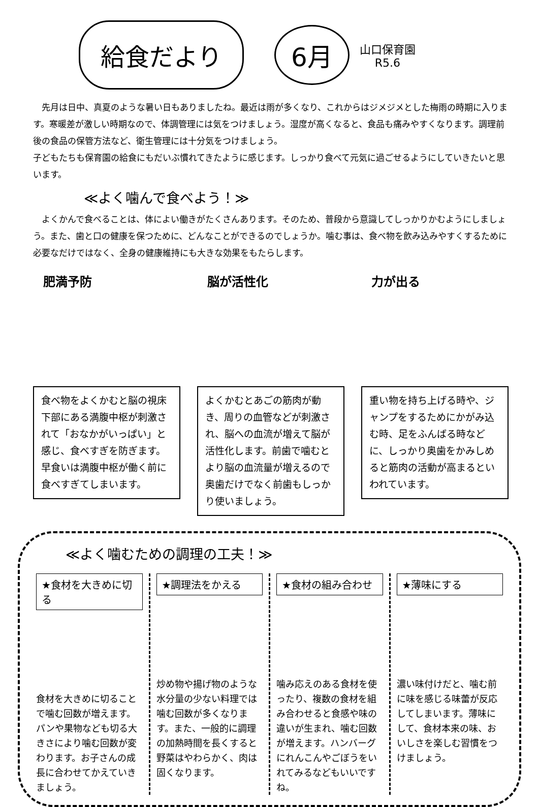給食だより
6月
山口保育園
R5.6
　先月は日中、真夏のような暑い日もありましたね。最近は雨が多くなり、これからはジメジメとした梅雨の時期に入ります。寒暖差が激しい時期なので、体調管理には気をつけましょう。湿度が高くなると、食品も痛みやすくなります。調理前後の食品の保管方法など、衛生管理には十分気をつけましょう。
子どもたちも保育園の給食にもだいぶ慣れてきたように感じます。しっかり食べて元気に過ごせるようにしていきたいと思います。
≪よく噛んで食べよう！≫
　よくかんで食べることは、体によい働きがたくさんあります。そのため、普段から意識してしっかりかむようにしましょう。また、歯と口の健康を保つために、どんなことができるのでしょうか。噛む事は、食べ物を飲み込みやすくするために必要なだけではなく、全身の健康維持にも大きな効果をもたらします。
肥満予防
食べ物をよくかむと脳の視床下部にある満腹中枢が刺激されて「おなかがいっぱい」と感じ、食べすぎを防ぎます。早食いは満腹中枢が働く前に食べすぎてしまいます。
脳が活性化
よくかむとあごの筋肉が動き、周りの血管などが刺激され、脳への血流が増えて脳が活性化します。前歯で噛むとより脳の血流量が増えるので奥歯だけでなく前歯もしっかり使いましょう。
力が出る
重い物を持ち上げる時や、ジャンプをするためにかがみ込む時、足をふんばる時などに、しっかり奥歯をかみしめると筋肉の活動が高まるといわれています。
≪よく噛むための調理の工夫！≫
★食材を大きめに切る
食材を大きめに切ることで噛む回数が増えます。パンや果物なども切る大きさにより噛む回数が変わります。お子さんの成長に合わせてかえていきましょう。
★調理法をかえる
炒め物や揚げ物のような水分量の少ない料理では噛む回数が多くなります。また、一般的に調理の加熱時間を長くすると野菜はやわらかく、肉は固くなります。
★食材の組み合わせ
噛み応えのある食材を使ったり、複数の食材を組み合わせると食感や味の違いが生まれ、噛む回数が増えます。ハンバーグにれんこんやごぼうをいれてみるなどもいいですね。
★薄味にする
濃い味付けだと、噛む前に味を感じる味蕾が反応してしまいます。薄味にして、食材本来の味、おいしさを楽しむ習慣をつけましょう。